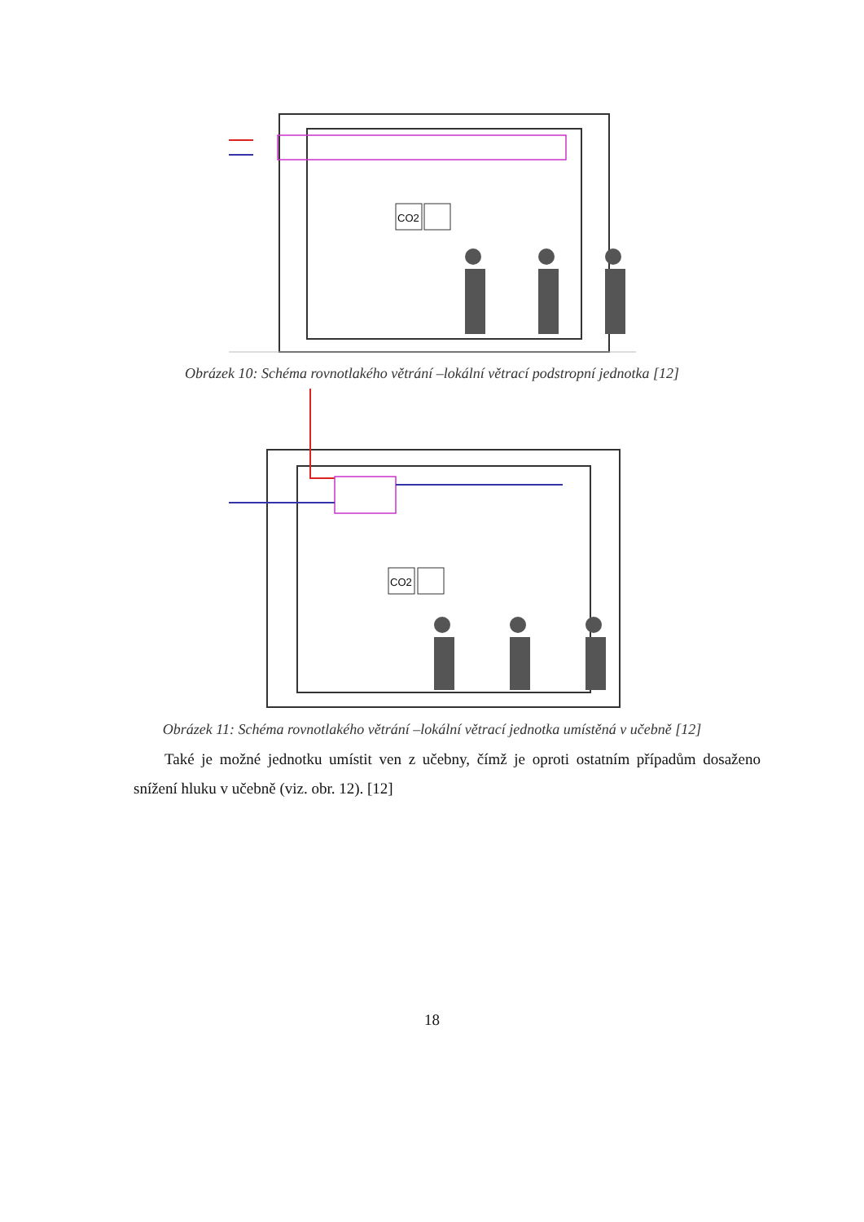CO2
Obrázek 10: Schéma rovnotlakého větrání –lokální větrací podstropní jednotka [12]
CO2
Obrázek 11: Schéma rovnotlakého větrání –lokální větrací jednotka umístěná v učebně [12]
Také je možné jednotku umístit ven z učebny, čímž je oproti ostatním případům dosaženo snížení hluku v učebně (viz. obr. 12). [12]
18